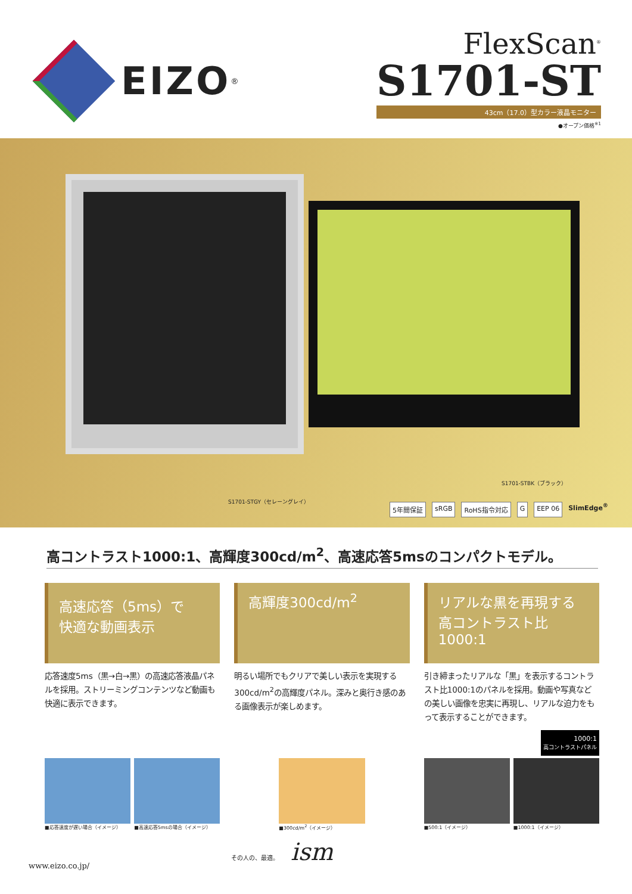EIZO<sup>®</sup>
FlexScan<sup>®</sup>
S1701-ST
43cm（17.0）型カラー液晶モニター
●オープン価格<sup>※1</sup>
S1701-STBK（ブラック）
S1701-STGY（セレーングレイ）
5年間保証 sRGB RoHS指令対応 G EEP 06 SlimEdge<sup>®</sup>
高コントラスト1000:1、高輝度300cd/m<sup>2</sup>、高速応答5msのコンパクトモデル。
高速応答（5ms）で
快適な動画表示
応答速度5ms（黒→白→黒）の高速応答液晶パネルを採用。ストリーミングコンテンツなど動画も快適に表示できます。
高輝度300cd/m<sup>2</sup>
明るい場所でもクリアで美しい表示を実現する300cd/m<sup>2</sup>の高輝度パネル。深みと奥行き感のある画像表示が楽しめます。
リアルな黒を再現する
高コントラスト比
1000:1
引き締まったリアルな「黒」を表示するコントラスト比1000:1のパネルを採用。動画や写真などの美しい画像を忠実に再現し、リアルな迫力をもって表示することができます。
1000:1
高コントラストパネル
■応答速度が遅い場合（イメージ） ■高速応答5msの場合（イメージ）
■300cd/m<sup>2</sup>（イメージ） ■500:1（イメージ） ■1000:1（イメージ）
www.eizo.co.jp/ その人の、最適。 ism